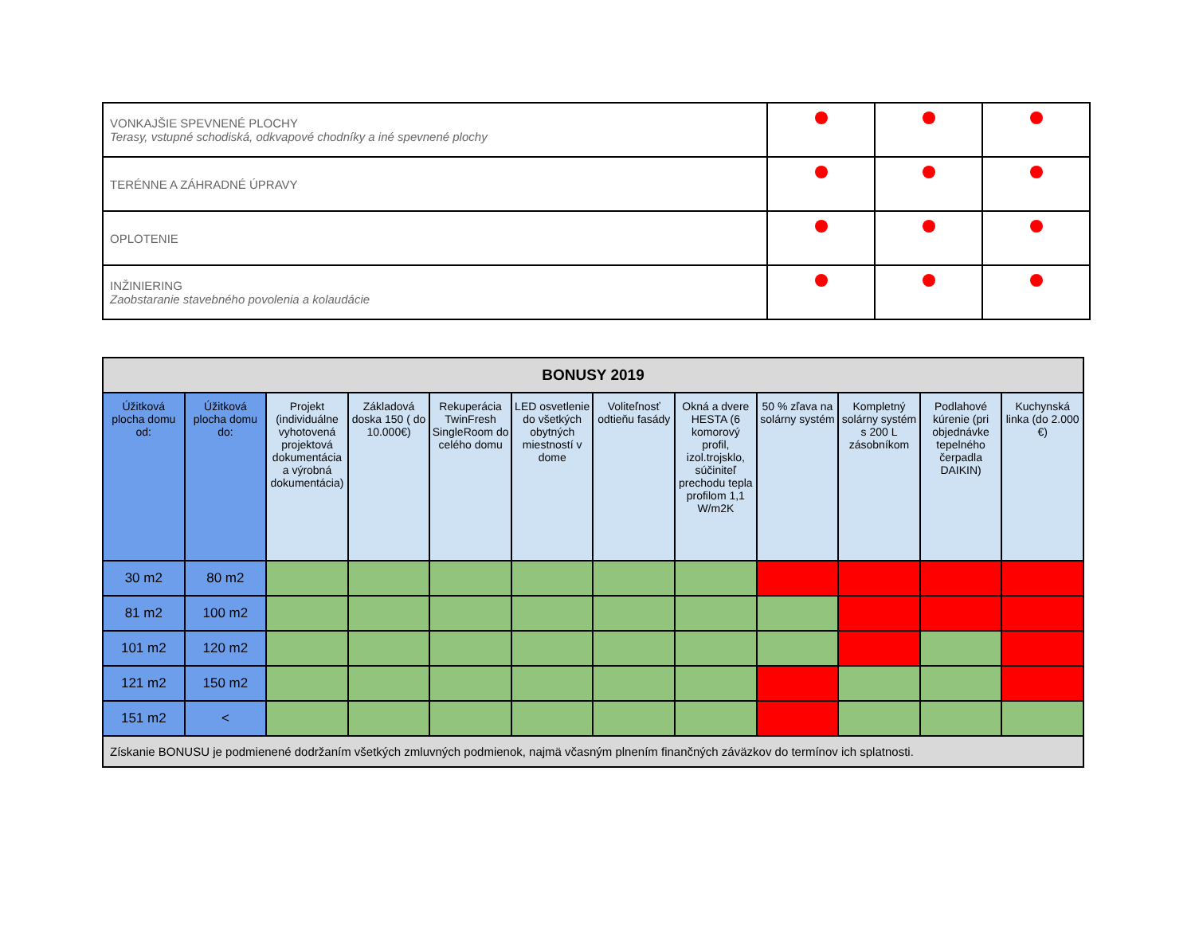| VONKAJŠIE SPEVNENÉ PLOCHY Terasy, vstupné schodiská, odkvapové chodníky a iné spevnené plochy | | | |
| TERÉNNE A ZÁHRADNÉ ÚPRAVY | | | |
| OPLOTENIE | | | |
| INŽINIERING Zaobstaranie stavebného povolenia a kolaudácie | | | |
| BONUSY 2019 | | | | | | | | | | | |
| --- | --- | --- | --- | --- | --- | --- | --- | --- | --- | --- | --- |
| Úžitková plocha domu od: | Úžitková plocha domu do: | Projekt (individuálne vyhotovená projektová dokumentácia a výrobná dokumentácia) | Základová doska 150 ( do 10.000€) | Rekuperácia TwinFresh SingleRoom do celého domu | LED osvetlenie do všetkých obytných miestností v dome | Voliteľnosť odtieňu fasády | Okná a dvere HESTA (6 komorový profil, izol.trojsklo, súčiniteľ prechodu tepla profilom 1,1 W/m2K | 50 % zľava na solárny systém | Kompletný solárny systém s 200 L zásobníkom | Podlahové kúrenie (pri objednávke tepelného čerpadla DAIKIN) | Kuchynská linka (do 2.000 €) |
| 30 m2 | 80 m2 | | | | | | | | | | |
| 81 m2 | 100 m2 | | | | | | | | | | |
| 101 m2 | 120 m2 | | | | | | | | | | |
| 121 m2 | 150 m2 | | | | | | | | | | |
| 151 m2 | < | | | | | | | | | | |
| Získanie BONUSU je podmienené dodržaním všetkých zmluvných podmienok, najmä včasným plnením finančných záväzkov do termínov ich splatnosti. | | | | | | | | | | | |